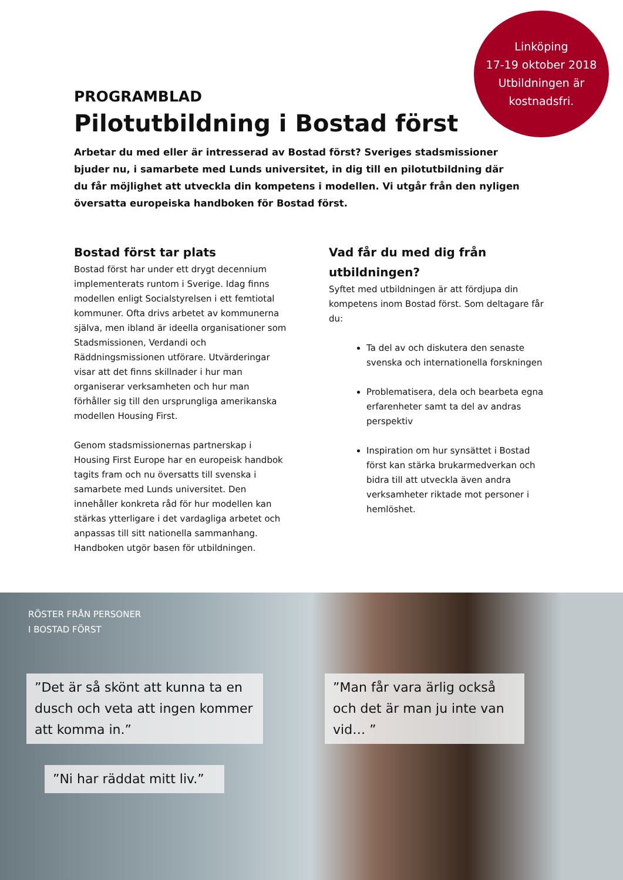Linköping
17-19 oktober 2018
Utbildningen är
kostnadsfri.
PROGRAMBLAD
Pilotutbildning i Bostad först
Arbetar du med eller är intresserad av Bostad först? Sveriges stadsmissioner bjuder nu, i samarbete med Lunds universitet, in dig till en pilotutbildning där du får möjlighet att utveckla din kompetens i modellen. Vi utgår från den nyligen översatta europeiska handboken för Bostad först.
Bostad först tar plats
Bostad först har under ett drygt decennium implementerats runtom i Sverige. Idag finns modellen enligt Socialstyrelsen i ett femtiotal kommuner. Ofta drivs arbetet av kommunerna själva, men ibland är ideella organisationer som Stadsmissionen, Verdandi och Räddningsmissionen utförare. Utvärderingar visar att det finns skillnader i hur man organiserar verksamheten och hur man förhåller sig till den ursprungliga amerikanska modellen Housing First.
Genom stadsmissionernas partnerskap i Housing First Europe har en europeisk handbok tagits fram och nu översatts till svenska i samarbete med Lunds universitet. Den innehåller konkreta råd för hur modellen kan stärkas ytterligare i det vardagliga arbetet och anpassas till sitt nationella sammanhang. Handboken utgör basen för utbildningen.
Vad får du med dig från utbildningen?
Syftet med utbildningen är att fördjupa din kompetens inom Bostad först. Som deltagare får du:
Ta del av och diskutera den senaste svenska och internationella forskningen
Problematisera, dela och bearbeta egna erfarenheter samt ta del av andras perspektiv
Inspiration om hur synsättet i Bostad först kan stärka brukarmedverkan och bidra till att utveckla även andra verksamheter riktade mot personer i hemlöshet.
RÖSTER FRÅN PERSONER
I BOSTAD FÖRST
”Det är så skönt att kunna ta en dusch och veta att ingen kommer att komma in.”
”Man får vara ärlig också och det är man ju inte van vid… ”
”Ni har räddat mitt liv.”